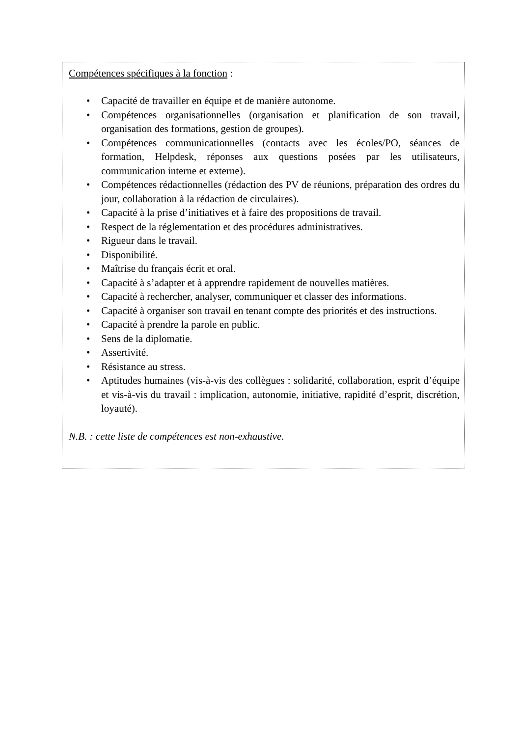Compétences spécifiques à la fonction :
• Capacité de travailler en équipe et de manière autonome.
• Compétences organisationnelles (organisation et planification de son travail, organisation des formations, gestion de groupes).
• Compétences communicationnelles (contacts avec les écoles/PO, séances de formation, Helpdesk, réponses aux questions posées par les utilisateurs, communication interne et externe).
• Compétences rédactionnelles (rédaction des PV de réunions, préparation des ordres du jour, collaboration à la rédaction de circulaires).
• Capacité à la prise d’initiatives et à faire des propositions de travail.
• Respect de la réglementation et des procédures administratives.
• Rigueur dans le travail.
• Disponibilité.
• Maîtrise du français écrit et oral.
• Capacité à s’adapter et à apprendre rapidement de nouvelles matières.
• Capacité à rechercher, analyser, communiquer et classer des informations.
• Capacité à organiser son travail en tenant compte des priorités et des instructions.
• Capacité à prendre la parole en public.
• Sens de la diplomatie.
• Assertivité.
• Résistance au stress.
• Aptitudes humaines (vis-à-vis des collègues : solidarité, collaboration, esprit d’équipe et vis-à-vis du travail : implication, autonomie, initiative, rapidité d’esprit, discrétion, loyauté).
N.B. : cette liste de compétences est non-exhaustive.